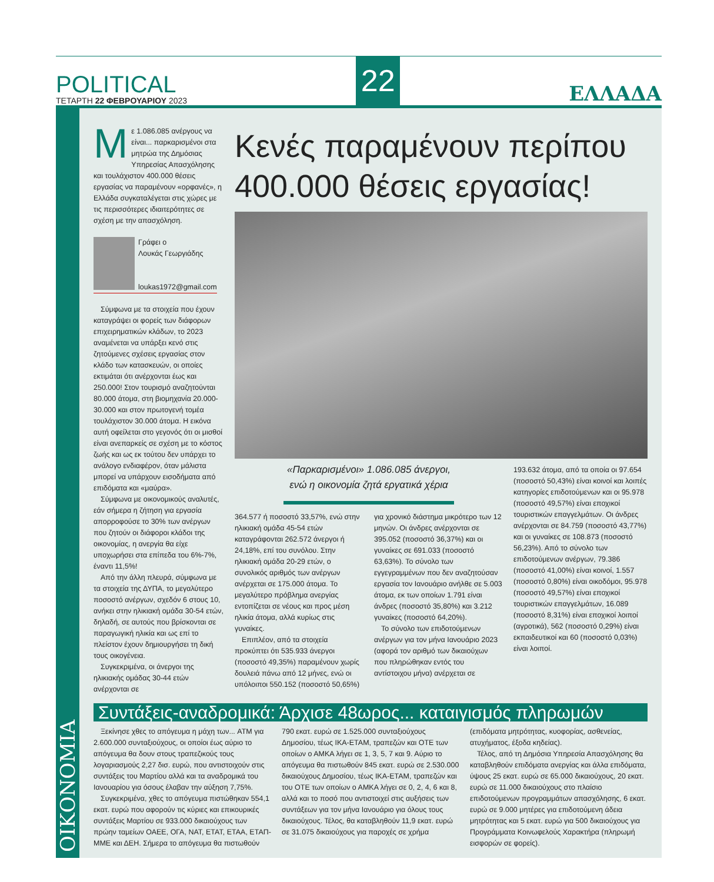POLITICAL
ΤΕΤΑΡΤΗ 22 ΦΕΒΡΟΥΑΡΙΟΥ 2023
22
ΕΛΛΑΔΑ
ΟΙΚΟΝΟΜΙΑ
Mε 1.086.085 ανέργους να είναι... παρκαρισμένοι στα μητρώα της Δημόσιας Υπηρεσίας Απασχόλησης και τουλάχιστον 400.000 θέσεις εργασίας να παραμένουν «ορφανές», η Ελλάδα συγκαταλέγεται στις χώρες με τις περισσότερες ιδιαιτερότητες σε σχέση με την απασχόληση.
Γράφει ο
Λουκάς Γεωργιάδης
loukas1972@gmail.com
Σύμφωνα με τα στοιχεία που έχουν καταγράψει οι φορείς των διάφορων επιχειρηματικών κλάδων, το 2023 αναμένεται να υπάρξει κενό στις ζητούμενες σχέσεις εργασίας στον κλάδο των κατασκευών, οι οποίες εκτιμάται ότι ανέρχονται έως και 250.000! Στον τουρισμό αναζητούνται 80.000 άτομα, στη βιομηχανία 20.000-30.000 και στον πρωτογενή τομέα τουλάχιστον 30.000 άτομα. Η εικόνα αυτή οφείλεται στο γεγονός ότι οι μισθοί είναι ανεπαρκείς σε σχέση με το κόστος ζωής και ως εκ τούτου δεν υπάρχει το ανάλογο ενδιαφέρον, όταν μάλιστα μπορεί να υπάρχουν εισοδήματα από επιδόματα και «μαύρα».
Σύμφωνα με οικονομικούς αναλυτές, εάν σήμερα η ζήτηση για εργασία απορροφούσε το 30% των ανέργων που ζητούν οι διάφοροι κλάδοι της οικονομίας, η ανεργία θα είχε υποχωρήσει στα επίπεδα του 6%-7%, έναντι 11,5%!
Από την άλλη πλευρά, σύμφωνα με τα στοιχεία της ΔΥΠΑ, το μεγαλύτερο ποσοστό ανέργων, σχεδόν 6 στους 10, ανήκει στην ηλικιακή ομάδα 30-54 ετών, δηλαδή, σε αυτούς που βρίσκονται σε παραγωγική ηλικία και ως επί το πλείστον έχουν δημιουργήσει τη δική τους οικογένεια.
Συγκεκριμένα, οι άνεργοι της ηλικιακής ομάδας 30-44 ετών ανέρχονται σε
Κενές παραμένουν περίπου 400.000 θέσεις εργασίας!
«Παρκαρισμένοι» 1.086.085 άνεργοι, ενώ η οικονομία ζητά εργατικά χέρια
364.577 ή ποσοστό 33,57%, ενώ στην ηλικιακή ομάδα 45-54 ετών καταγράφονται 262.572 άνεργοι ή 24,18%, επί του συνόλου. Στην ηλικιακή ομάδα 20-29 ετών, ο συνολικός αριθμός των ανέργων ανέρχεται σε 175.000 άτομα. Το μεγαλύτερο πρόβλημα ανεργίας εντοπίζεται σε νέους και προς μέση ηλικία άτομα, αλλά κυρίως στις γυναίκες.
Επιπλέον, από τα στοιχεία προκύπτει ότι 535.933 άνεργοι (ποσοστό 49,35%) παραμένουν χωρίς δουλειά πάνω από 12 μήνες, ενώ οι υπόλοιποι 550.152 (ποσοστό 50,65%) για χρονικό διάστημα μικρότερο των 12 μηνών. Οι άνδρες ανέρχονται σε 395.052 (ποσοστό 36,37%) και οι γυναίκες σε 691.033 (ποσοστό 63,63%). Το σύνολο των εγγεγραμμένων που δεν αναζητούσαν εργασία τον Ιανουάριο ανήλθε σε 5.003 άτομα, εκ των οποίων 1.791 είναι άνδρες (ποσοστό 35,80%) και 3.212 γυναίκες (ποσοστό 64,20%).
Το σύνολο των επιδοτούμενων ανέργων για τον μήνα Ιανουάριο 2023 (αφορά τον αριθμό των δικαιούχων που πληρώθηκαν εντός του αντίστοιχου μήνα) ανέρχεται σε
193.632 άτομα, από τα οποία οι 97.654 (ποσοστό 50,43%) είναι κοινοί και λοιπές κατηγορίες επιδοτούμενων και οι 95.978 (ποσοστό 49,57%) είναι εποχικοί τουριστικών επαγγελμάτων. Οι άνδρες ανέρχονται σε 84.759 (ποσοστό 43,77%) και οι γυναίκες σε 108.873 (ποσοστό 56,23%). Από το σύνολο των επιδοτούμενων ανέργων, 79.386 (ποσοστό 41,00%) είναι κοινοί, 1.557 (ποσοστό 0,80%) είναι οικοδόμοι, 95.978 (ποσοστό 49,57%) είναι εποχικοί τουριστικών επαγγελμάτων, 16.089 (ποσοστό 8,31%) είναι εποχικοί λοιποί (αγροτικά), 562 (ποσοστό 0,29%) είναι εκπαιδευτικοί και 60 (ποσοστό 0,03%) είναι λοιποί.
Συντάξεις-αναδρομικά: Άρχισε 48ωρος... καταιγισμός πληρωμών
Ξεκίνησε χθες το απόγευμα η μάχη των... ATM για 2.600.000 συνταξιούχους, οι οποίοι έως αύριο το απόγευμα θα δουν στους τραπεζικούς τους λογαριασμούς 2,27 δισ. ευρώ, που αντιστοιχούν στις συντάξεις του Μαρτίου αλλά και τα αναδρομικά του Ιανουαρίου για όσους έλαβαν την αύξηση 7,75%.
Συγκεκριμένα, χθες το απόγευμα πιστώθηκαν 554,1 εκατ. ευρώ που αφορούν τις κύριες και επικουρικές συντάξεις Μαρτίου σε 933.000 δικαιούχους των πρώην ταμείων ΟΑΕΕ, ΟΓΑ, ΝΑΤ, ΕΤΑΤ, ΕΤΑΑ, ΕΤΑΠ-ΜΜΕ και ΔΕΗ. Σήμερα το απόγευμα θα πιστωθούν 790 εκατ. ευρώ σε 1.525.000 συνταξιούχους Δημοσίου, τέως ΙΚΑ-ΕΤΑΜ, τραπεζών και ΟΤΕ των οποίων ο ΑΜΚΑ λήγει σε 1, 3, 5, 7 και 9. Αύριο το απόγευμα θα πιστωθούν 845 εκατ. ευρώ σε 2.530.000 δικαιούχους Δημοσίου, τέως ΙΚΑ-ΕΤΑΜ, τραπεζών και του ΟΤΕ των οποίων ο ΑΜΚΑ λήγει σε 0, 2, 4, 6 και 8, αλλά και το ποσό που αντιστοιχεί στις αυξήσεις των συντάξεων για τον μήνα Ιανουάριο για όλους τους δικαιούχους. Τέλος, θα καταβληθούν 11,9 εκατ. ευρώ σε 31.075 δικαιούχους για παροχές σε χρήμα (επιδόματα μητρότητας, κυοφορίας, ασθενείας, ατυχήματος, έξοδα κηδείας).
Τέλος, από τη Δημόσια Υπηρεσία Απασχόλησης θα καταβληθούν επιδόματα ανεργίας και άλλα επιδόματα, ύψους 25 εκατ. ευρώ σε 65.000 δικαιούχους, 20 εκατ. ευρώ σε 11.000 δικαιούχους στο πλαίσιο επιδοτούμενων προγραμμάτων απασχόλησης, 6 εκατ. ευρώ σε 9.000 μητέρες για επιδοτούμενη άδεια μητρότητας και 5 εκατ. ευρώ για 500 δικαιούχους για Προγράμματα Κοινωφελούς Χαρακτήρα (πληρωμή εισφορών σε φορείς).